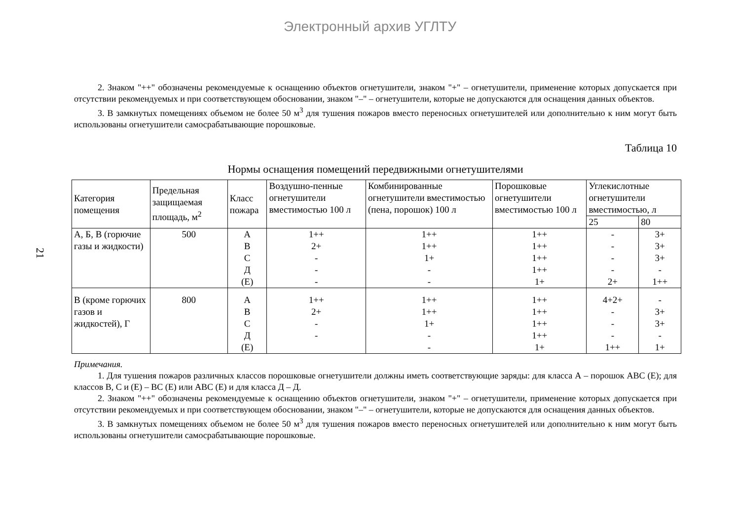Электронный архив УГЛТУ
21
2. Знаком "++" обозначены рекомендуемые к оснащению объектов огнетушители, знаком "+" – огнетушители, применение которых допускается при отсутствии рекомендуемых и при соответствующем обосновании, знаком "–" – огнетушители, которые не допускаются для оснащения данных объектов.
3. В замкнутых помещениях объемом не более 50 м<sup>3</sup> для тушения пожаров вместо переносных огнетушителей или дополнительно к ним могут быть использованы огнетушители самосрабатывающие порошковые.
Таблица 10
Нормы оснащения помещений передвижными огнетушителями
| Категория помещения | Предельная защищаемая площадь, м<sup>2</sup> | Класс пожара | Воздушно-пенные огнетушители вместимостью 100 л | Комбинированные огнетушители вместимостью (пена, порошок) 100 л | Порошковые огнетушители вместимостью 100 л | Углекислотные огнетушители вместимостью, л | |
| --- | --- | --- | --- | --- | --- | --- | --- |
| | | | | | | 25 | 80 |
| А, Б, В (горючие газы и жидкости) | 500 | А В С Д (Е) | 1++ 2+ - - - | 1++ 1++ 1+ - - | 1++ 1++ 1++ 1++ 1+ | - - - - 2+ | 3+ 3+ 3+ - 1++ |
| В (кроме горючих газов и жидкостей), Г | 800 | А В С Д (Е) | 1++ 2+ - - | 1++ 1++ 1+ - - | 1++ 1++ 1++ 1++ 1+ | 4+2+ - - - 1++ | - 3+ 3+ - 1+ |
Примечания.
1. Для тушения пожаров различных классов порошковые огнетушители должны иметь соответствующие заряды: для класса А – порошок АВС (Е); для классов В, С и (Е) – ВС (Е) или АВС (Е) и для класса Д – Д.
2. Знаком "++" обозначены рекомендуемые к оснащению объектов огнетушители, знаком "+" – огнетушители, применение которых допускается при отсутствии рекомендуемых и при соответствующем обосновании, знаком "–" – огнетушители, которые не допускаются для оснащения данных объектов.
3. В замкнутых помещениях объемом не более 50 м<sup>3</sup> для тушения пожаров вместо переносных огнетушителей или дополнительно к ним могут быть использованы огнетушители самосрабатывающие порошковые.